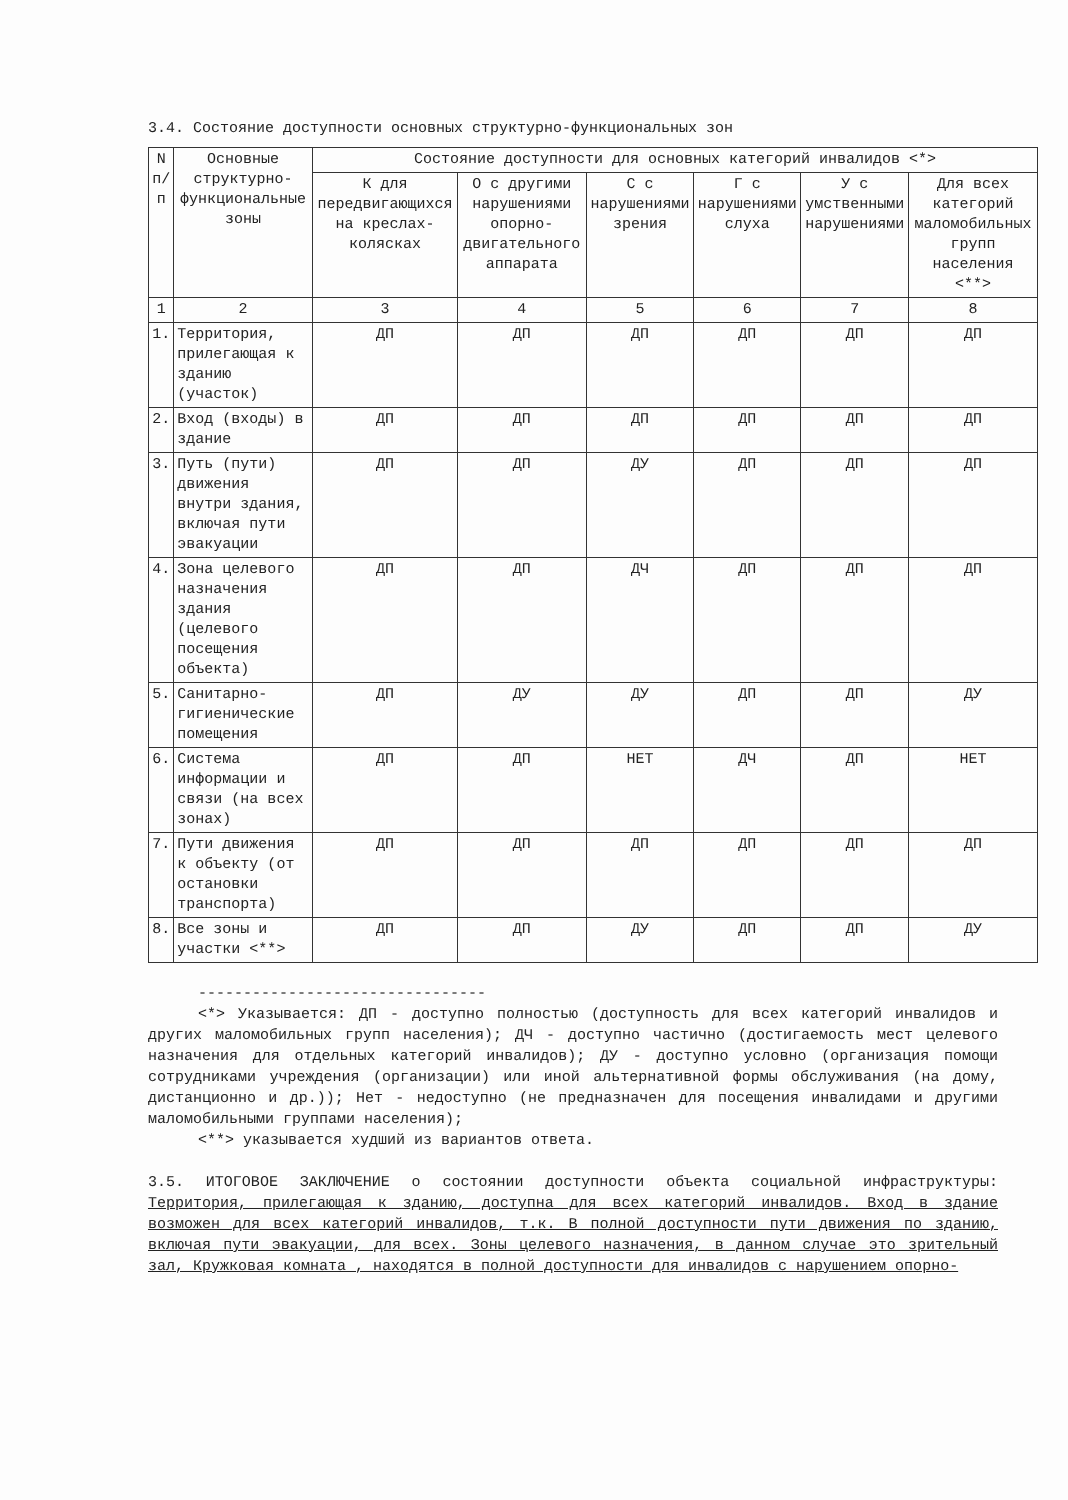3.4. Состояние доступности основных структурно-функциональных зон
| N п/п | Основные структурно-функциональные зоны | Состояние доступности для основных категорий инвалидов <*> | | | | | |
| --- | --- | --- | --- | --- | --- | --- | --- |
| | | К для передвигающихся на креслах-колясках | О с другими нарушениями опорно-двигательного аппарата | С с нарушениями зрения | Г с нарушениями слуха | У с умственными нарушениями | Для всех категорий маломобильных групп населения <**> |
| 1 | 2 | 3 | 4 | 5 | 6 | 7 | 8 |
| 1. | Территория, прилегающая к зданию (участок) | ДП | ДП | ДП | ДП | ДП | ДП |
| 2. | Вход (входы) в здание | ДП | ДП | ДП | ДП | ДП | ДП |
| 3. | Путь (пути) движения внутри здания, включая пути эвакуации | ДП | ДП | ДУ | ДП | ДП | ДП |
| 4. | Зона целевого назначения здания (целевого посещения объекта) | ДП | ДП | ДЧ | ДП | ДП | ДП |
| 5. | Санитарно-гигиенические помещения | ДП | ДУ | ДУ | ДП | ДП | ДУ |
| 6. | Система информации и связи (на всех зонах) | ДП | ДП | НЕТ | ДЧ | ДП | НЕТ |
| 7. | Пути движения к объекту (от остановки транспорта) | ДП | ДП | ДП | ДП | ДП | ДП |
| 8. | Все зоны и участки <**> | ДП | ДП | ДУ | ДП | ДП | ДУ |
--------------------------------
<*> Указывается: ДП - доступно полностью (доступность для всех категорий инвалидов и других маломобильных групп населения); ДЧ - доступно частично (достигаемость мест целевого назначения для отдельных категорий инвалидов); ДУ - доступно условно (организация помощи сотрудниками учреждения (организации) или иной альтернативной формы обслуживания (на дому, дистанционно и др.)); Нет - недоступно (не предназначен для посещения инвалидами и другими маломобильными группами населения);
<**> указывается худший из вариантов ответа.
3.5. ИТОГОВОЕ ЗАКЛЮЧЕНИЕ о состоянии доступности объекта социальной инфраструктуры: Территория, прилегающая к зданию, доступна для всех категорий инвалидов. Вход в здание возможен для всех категорий инвалидов, т.к. В полной доступности пути движения по зданию, включая пути эвакуации, для всех. Зоны целевого назначения, в данном случае это зрительный зал, Кружковая комната , находятся в полной доступности для инвалидов с нарушением опорно-